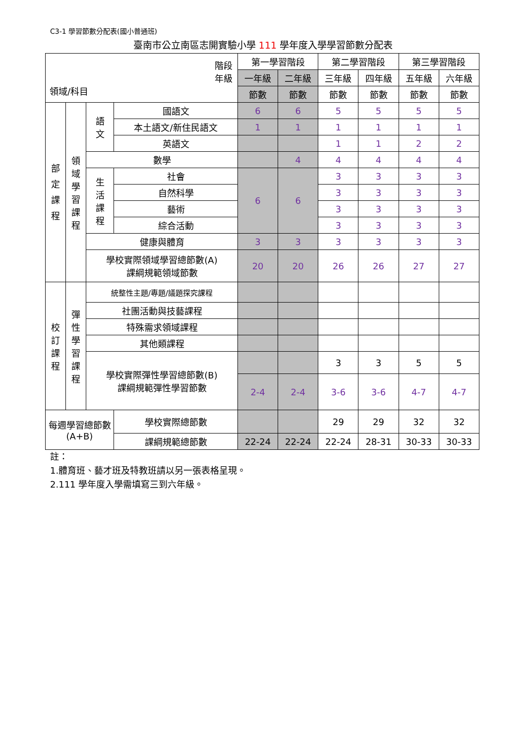C3-1 學習節數分配表(國小普通班)
臺南市公立南區志開實驗小學 111 學年度入學學習節數分配表
| 階段 年級 領域/科目 | | | | 第一學習階段 | | 第二學習階段 | | 第三學習階段 | |
| --- | --- | --- | --- | --- | --- | --- | --- | --- | --- |
| | | | | 一年級 | 二年級 | 三年級 | 四年級 | 五年級 | 六年級 |
| | | | | 節數 | 節數 | 節數 | 節數 | 節數 | 節數 |
| 部 定 課 程 | 領 域 學 習 課 程 | 語 文 | 國語文 | 6 | 6 | 5 | 5 | 5 | 5 |
| | | | 本土語文/新住民語文 | 1 | 1 | 1 | 1 | 1 | 1 |
| | | | 英語文 | | | 1 | 1 | 2 | 2 |
| | | 數學 | | | 4 | 4 | 4 | 4 | 4 |
| | | 生 活 課 程 | 社會 | 6 | 6 | 3 | 3 | 3 | 3 |
| | | | 自然科學 | | | 3 | 3 | 3 | 3 |
| | | | 藝術 | | | 3 | 3 | 3 | 3 |
| | | | 綜合活動 | | | 3 | 3 | 3 | 3 |
| | | 健康與體育 | | 3 | 3 | 3 | 3 | 3 | 3 |
| | | 學校實際領域學習總節數(A) 課綱規範領域節數 | | 20 | 20 | 26 | 26 | 27 | 27 |
| 校 訂 課 程 | 彈 性 學 習 課 程 | 統整性主題/專題/議題探究課程 | | | | | | | |
| | | 社團活動與技藝課程 | | | | | | | |
| | | 特殊需求領域課程 | | | | | | | |
| | | 其他類課程 | | | | | | | |
| | | 學校實際彈性學習總節數(B) 課綱規範彈性學習節數 | | | | 3 | 3 | 5 | 5 |
| | | | | 2-4 | 2-4 | 3-6 | 3-6 | 4-7 | 4-7 |
| 每週學習總節數 (A+B) | | | 學校實際總節數 | | | 29 | 29 | 32 | 32 |
| | | | 課綱規範總節數 | 22-24 | 22-24 | 22-24 | 28-31 | 30-33 | 30-33 |
註：
1.體育班、藝才班及特教班請以另一張表格呈現。
2.111 學年度入學需填寫三到六年級。